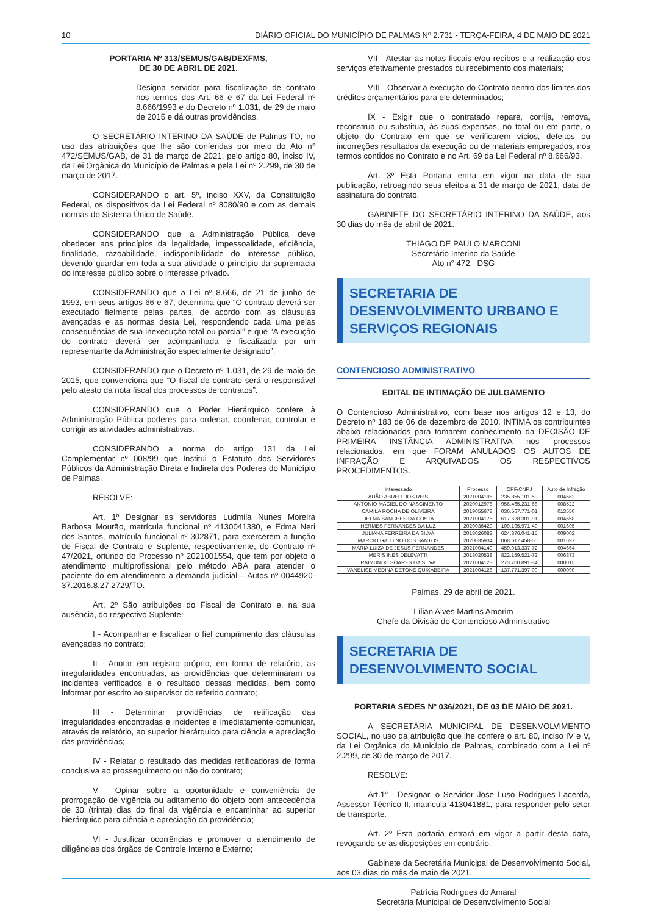10 DIÁRIO OFICIAL DO MUNICÍPIO DE PALMAS Nº 2.731 - TERÇA-FEIRA, 4 DE MAIO DE 2021
PORTARIA Nº 313/SEMUS/GAB/DEXFMS,
DE 30 DE ABRIL DE 2021.
Designa servidor para fiscalização de contrato nos termos dos Art. 66 e 67 da Lei Federal nº 8.666/1993 e do Decreto nº 1.031, de 29 de maio de 2015 e dá outras providências.
O SECRETÁRIO INTERINO DA SAÚDE de Palmas-TO, no uso das atribuições que lhe são conferidas por meio do Ato n° 472/SEMUS/GAB, de 31 de março de 2021, pelo artigo 80, inciso IV, da Lei Orgânica do Município de Palmas e pela Lei nº 2.299, de 30 de março de 2017.
CONSIDERANDO o art. 5º, inciso XXV, da Constituição Federal, os dispositivos da Lei Federal nº 8080/90 e com as demais normas do Sistema Único de Saúde.
CONSIDERANDO que a Administração Pública deve obedecer aos princípios da legalidade, impessoalidade, eficiência, finalidade, razoabilidade, indisponibilidade do interesse público, devendo guardar em toda a sua atividade o princípio da supremacia do interesse público sobre o interesse privado.
CONSIDERANDO que a Lei nº 8.666, de 21 de junho de 1993, em seus artigos 66 e 67, determina que “O contrato deverá ser executado fielmente pelas partes, de acordo com as cláusulas avençadas e as normas desta Lei, respondendo cada uma pelas consequências de sua inexecução total ou parcial” e que “A execução do contrato deverá ser acompanhada e fiscalizada por um representante da Administração especialmente designado”.
CONSIDERANDO que o Decreto nº 1.031, de 29 de maio de 2015, que convenciona que “O fiscal de contrato será o responsável pelo atesto da nota fiscal dos processos de contratos”.
CONSIDERANDO que o Poder Hierárquico confere à Administração Pública poderes para ordenar, coordenar, controlar e corrigir as atividades administrativas.
CONSIDERANDO a norma do artigo 131 da Lei Complementar nº 008/99 que Institui o Estatuto dos Servidores Públicos da Administração Direta e Indireta dos Poderes do Município de Palmas.
RESOLVE:
Art. 1º Designar as servidoras Ludmila Nunes Moreira Barbosa Mourão, matrícula funcional nº 4130041380, e Edma Neri dos Santos, matrícula funcional nº 302871, para exercerem a função de Fiscal de Contrato e Suplente, respectivamente, do Contrato nº 47/2021, oriundo do Processo nº 2021001554, que tem por objeto o atendimento multiprofissional pelo método ABA para atender o paciente do em atendimento a demanda judicial – Autos nº 0044920-37.2016.8.27.2729/TO.
Art. 2º São atribuições do Fiscal de Contrato e, na sua ausência, do respectivo Suplente:
I - Acompanhar e fiscalizar o fiel cumprimento das cláusulas avençadas no contrato;
II - Anotar em registro próprio, em forma de relatório, as irregularidades encontradas, as providências que determinaram os incidentes verificados e o resultado dessas medidas, bem como informar por escrito ao supervisor do referido contrato;
III - Determinar providências de retificação das irregularidades encontradas e incidentes e imediatamente comunicar, através de relatório, ao superior hierárquico para ciência e apreciação das providências;
IV - Relatar o resultado das medidas retificadoras de forma conclusiva ao prosseguimento ou não do contrato;
V - Opinar sobre a oportunidade e conveniência de prorrogação de vigência ou aditamento do objeto com antecedência de 30 (trinta) dias do final da vigência e encaminhar ao superior hierárquico para ciência e apreciação da providência;
VI - Justificar ocorrências e promover o atendimento de diligências dos órgãos de Controle Interno e Externo;
VII - Atestar as notas fiscais e/ou recibos e a realização dos serviços efetivamente prestados ou recebimento dos materiais;
VIII - Observar a execução do Contrato dentro dos limites dos créditos orçamentários para ele determinados;
IX - Exigir que o contratado repare, corrija, remova, reconstrua ou substitua, às suas expensas, no total ou em parte, o objeto do Contrato em que se verificarem vícios, defeitos ou incorreções resultados da execução ou de materiais empregados, nos termos contidos no Contrato e no Art. 69 da Lei Federal nº 8.666/93.
Art. 3º Esta Portaria entra em vigor na data de sua publicação, retroagindo seus efeitos a 31 de março de 2021, data de assinatura do contrato.
GABINETE DO SECRETÁRIO INTERINO DA SAÚDE, aos 30 dias do mês de abril de 2021.
THIAGO DE PAULO MARCONI
Secretário Interino da Saúde
Ato n° 472 - DSG
SECRETARIA DE DESENVOLVIMENTO URBANO E SERVIÇOS REGIONAIS
CONTENCIOSO ADMINISTRATIVO
EDITAL DE INTIMAÇÃO DE JULGAMENTO
O Contencioso Administrativo, com base nos artigos 12 e 13, do Decreto nº 183 de 06 de dezembro de 2010, INTIMA os contribuintes abaixo relacionados para tomarem conhecimento da DECISÃO DE PRIMEIRA INSTÂNCIA ADMINISTRATIVA nos processos relacionados, em que FORAM ANULADOS OS AUTOS DE INFRAÇÃO E ARQUIVADOS OS RESPECTIVOS PROCEDIMENTOS.
| Interessado | Processo | CPF/CNPJ | Auto de Infração |
| --- | --- | --- | --- |
| ADÃO ABREU DOS REIS | 2021004196 | 235.855.101-59 | 004562 |
| ANTONIO MACIEL DO NASCIMENTO | 2020012978 | 956.465.231-68 | 008522 |
| CAMILA ROCHA DE OLIVEIRA | 2019055678 | 036.567.771-01 | 013550 |
| DELMA SANCHES DA COSTA | 2021004175 | 617.628.301-91 | 004558 |
| HERMES FERNANDES DA LUZ | 2020036429 | 109.195.971-49 | 001695 |
| JULIANA FERREIRA DA SILVA | 2018026082 | 624.876.041-15 | 009002 |
| MARCIO GALDINO DOS SANTOS | 2020035934 | 068.617.458-55 | 001697 |
| MARIA LUIZA DE JESUS FERNANDES | 2021004140 | 459.013.337-72 | 004664 |
| MERIS INES DELEVATTI | 2018020538 | 822.159.521-72 | 006873 |
| RAIMUNDO SOARES DA SILVA | 2021004123 | 273.700.891-34 | 000015 |
| VANELISE MEDINA DETONE QUIXABEIRA | 2021004128 | 137.771.397-00 | 000090 |
Palmas, 29 de abril de 2021.
Lílian Alves Martins Amorim
Chefe da Divisão do Contencioso Administrativo
SECRETARIA DE
DESENVOLVIMENTO SOCIAL
PORTARIA SEDES Nº 036/2021, DE 03 DE MAIO DE 2021.
A SECRETÁRIA MUNICIPAL DE DESENVOLVIMENTO SOCIAL, no uso da atribuição que lhe confere o art. 80, inciso IV e V, da Lei Orgânica do Município de Palmas, combinado com a Lei nº 2.299, de 30 de março de 2017.
RESOLVE:
Art.1° - Designar, o Servidor Jose Luso Rodrigues Lacerda, Assessor Técnico II, matricula 413041881, para responder pelo setor de transporte.
Art. 2º Esta portaria entrará em vigor a partir desta data, revogando-se as disposições em contrário.
Gabinete da Secretária Municipal de Desenvolvimento Social, aos 03 dias do mês de maio de 2021.
Patrícia Rodrigues do Amaral
Secretária Municipal de Desenvolvimento Social